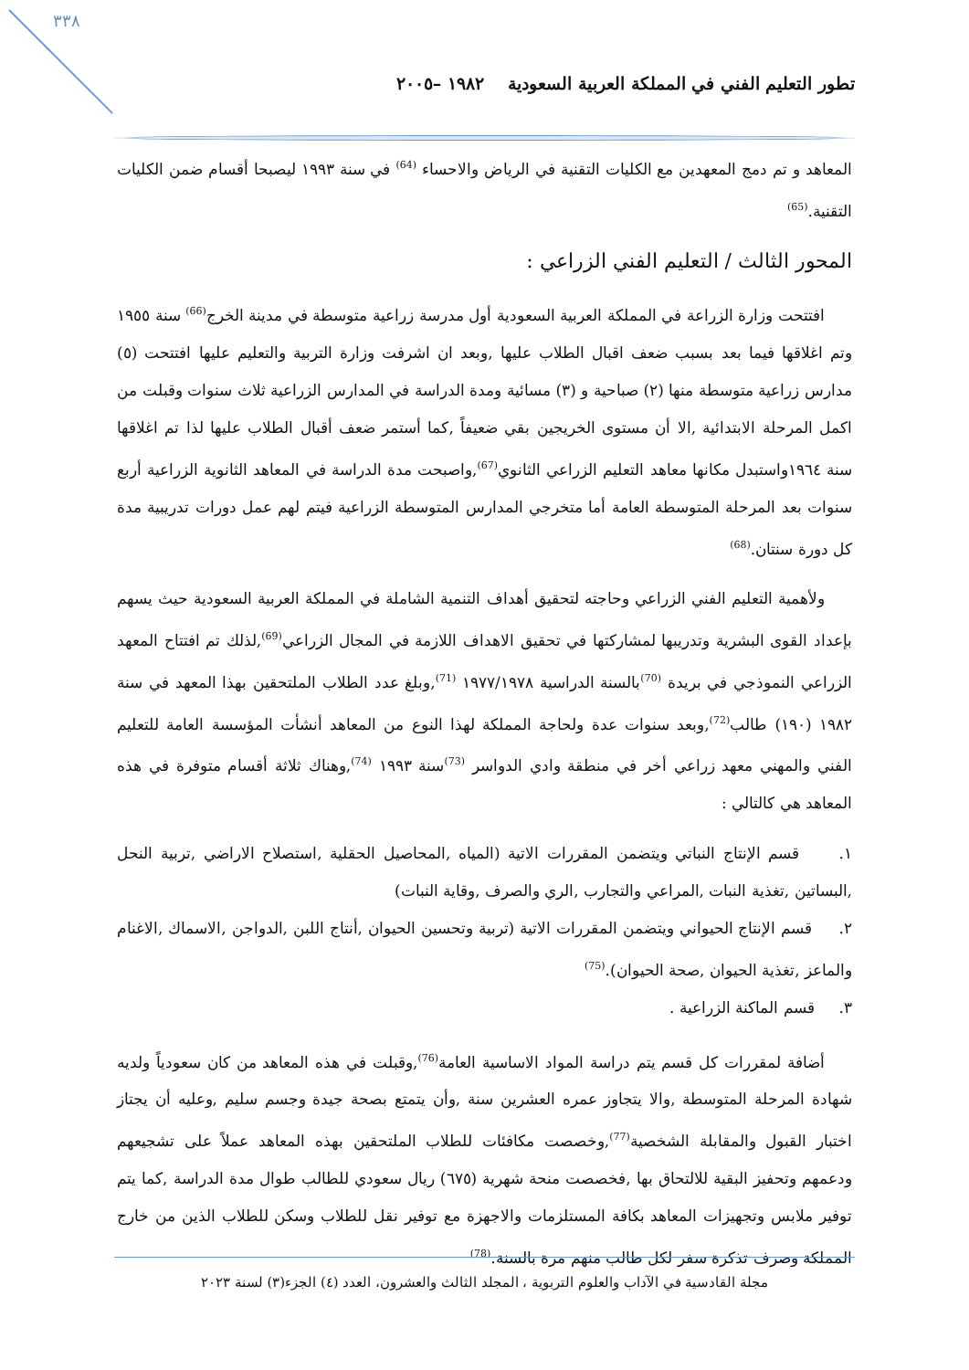٣٣٨
تطور التعليم الفني في المملكة العربية السعودية ١٩٨٢ –٢٠٠٥
المعاهد و تم دمج المعهدين مع الكليات التقنية في الرياض والاحساء <sup>(64)</sup> في سنة ١٩٩٣ ليصبحا أقسام ضمن الكليات التقنية.<sup>(65)</sup>
المحور الثالث / التعليم الفني الزراعي :
افتتحت وزارة الزراعة في المملكة العربية السعودية أول مدرسة زراعية متوسطة في مدينة الخرج<sup>(66)</sup> سنة ١٩٥٥ وتم اغلاقها فيما بعد بسبب ضعف اقبال الطلاب عليها ,وبعد ان اشرفت وزارة التربية والتعليم عليها افتتحت (٥) مدارس زراعية متوسطة منها (٢) صباحية و (٣) مسائية ومدة الدراسة في المدارس الزراعية ثلاث سنوات وقبلت من اكمل المرحلة الابتدائية ,الا أن مستوى الخريجين بقي ضعيفاً ,كما أستمر ضعف أقبال الطلاب عليها لذا تم اغلاقها سنة ١٩٦٤واستبدل مكانها معاهد التعليم الزراعي الثانوي<sup>(67)</sup>,واصبحت مدة الدراسة في المعاهد الثانوية الزراعية أربع سنوات بعد المرحلة المتوسطة العامة أما متخرجي المدارس المتوسطة الزراعية فيتم لهم عمل دورات تدريبية مدة كل دورة سنتان.<sup>(68)</sup>
ولأهمية التعليم الفني الزراعي وحاجته لتحقيق أهداف التنمية الشاملة في المملكة العربية السعودية حيث يسهم بإعداد القوى البشرية وتدريبها لمشاركتها في تحقيق الاهداف اللازمة في المجال الزراعي<sup>(69)</sup>,لذلك تم افتتاح المعهد الزراعي النموذجي في بريدة <sup>(70)</sup>بالسنة الدراسية ١٩٧٧/١٩٧٨ <sup>(71)</sup>,وبلغ عدد الطلاب الملتحقين بهذا المعهد في سنة ١٩٨٢ (١٩٠) طالب<sup>(72)</sup>,وبعد سنوات عدة ولحاجة المملكة لهذا النوع من المعاهد أنشأت المؤسسة العامة للتعليم الفني والمهني معهد زراعي أخر في منطقة وادي الدواسر <sup>(73)</sup>سنة ١٩٩٣ <sup>(74)</sup>,وهناك ثلاثة أقسام متوفرة في هذه المعاهد هي كالتالي :
١. قسم الإنتاج النباتي ويتضمن المقررات الاتية (المياه ,المحاصيل الحقلية ,استصلاح الاراضي ,تربية النحل ,البساتين ,تغذية النبات ,المراعي والتجارب ,الري والصرف ,وقاية النبات)
٢. قسم الإنتاج الحيواني ويتضمن المقررات الاتية (تربية وتحسين الحيوان ,أنتاج اللبن ,الدواجن ,الاسماك ,الاغنام والماعز ,تغذية الحيوان ,صحة الحيوان).<sup>(75)</sup>
٣. قسم الماكنة الزراعية .
أضافة لمقررات كل قسم يتم دراسة المواد الاساسية العامة<sup>(76)</sup>,وقبلت في هذه المعاهد من كان سعودياً ولديه شهادة المرحلة المتوسطة ,والا يتجاوز عمره العشرين سنة ,وأن يتمتع بصحة جيدة وجسم سليم ,وعليه أن يجتاز اختبار القبول والمقابلة الشخصية<sup>(77)</sup>,وخصصت مكافئات للطلاب الملتحقين بهذه المعاهد عملاً على تشجيعهم ودعمهم وتحفيز البقية للالتحاق بها ,فخصصت منحة شهرية (٦٧٥) ريال سعودي للطالب طوال مدة الدراسة ,كما يتم توفير ملابس وتجهيزات المعاهد بكافة المستلزمات والاجهزة مع توفير نقل للطلاب وسكن للطلاب الذين من خارج المملكة وصرف تذكرة سفر لكل طالب منهم مرة بالسنة.<sup>(78)</sup>
مجلة القادسية في الآداب والعلوم التربوية ، المجلد الثالث والعشرون، العدد (٤) الجزء(٣) لسنة ٢٠٢٣